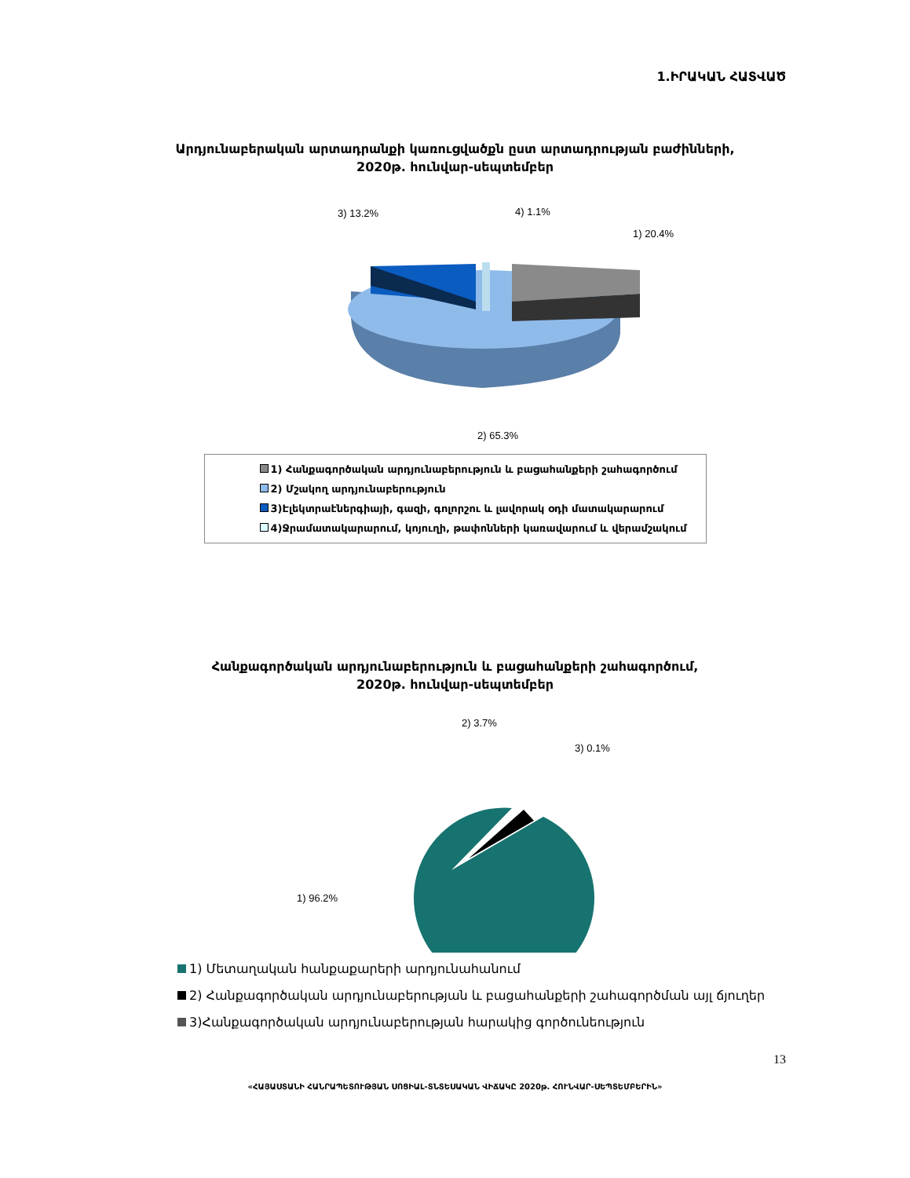1.ԻՐԱԿԱՆ ՀԱՏՎԱԾ
Արդյունաբերական արտադրանքի կառուցվածքն ըստ արտադրության բաժինների,
2020թ. հունվար-սեպտեմբեր
3) 13.2%
4) 1.1%
1) 20.4%
2) 65.3%
1) Հանքագործական արդյունաբերություն և բացահանքերի շահագործում
2) Մշակող արդյունաբերություն
3)Էլեկտրաէներգիայի, գազի, գոլորշու և լավորակ օդի մատակարարում
4)Ջրամատակարարում, կոյուղի, թափոնների կառավարում և վերամշակում
Հանքագործական արդյունաբերություն և բացահանքերի շահագործում,
2020թ. հունվար-սեպտեմբեր
2) 3.7%
3) 0.1%
1) 96.2%
1) Մետաղական հանքաքարերի արդյունահանում
2) Հանքագործական արդյունաբերության և բացահանքերի շահագործման այլ ճյուղեր
3)Հանքագործական արդյունաբերության հարակից գործունեություն
13
«ՀԱՅԱՍՏԱՆԻ ՀԱՆՐԱՊԵՏՈՒԹՅԱՆ ՍՈՑԻԱԼ-ՏՆՏԵՍԱԿԱՆ ՎԻՃԱԿԸ 2020թ. ՀՈՒՆՎԱՐ-ՍԵՊՏԵՄԲԵՐԻՆ»